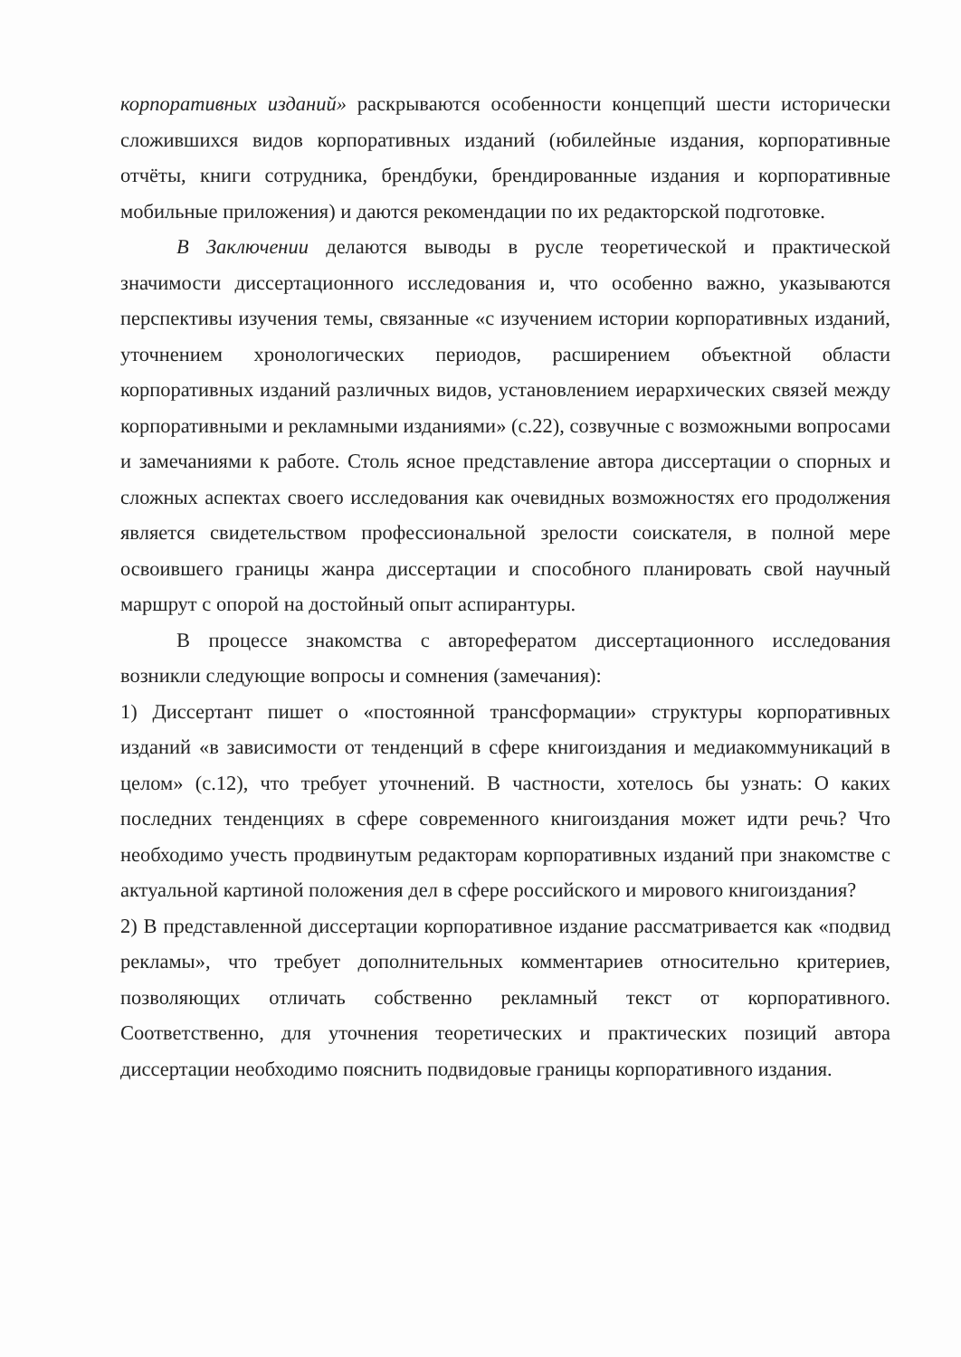корпоративных изданий» раскрываются особенности концепций шести исторически сложившихся видов корпоративных изданий (юбилейные издания, корпоративные отчёты, книги сотрудника, брендбуки, брендированные издания и корпоративные мобильные приложения) и даются рекомендации по их редакторской подготовке.
В Заключении делаются выводы в русле теоретической и практической значимости диссертационного исследования и, что особенно важно, указываются перспективы изучения темы, связанные «с изучением истории корпоративных изданий, уточнением хронологических периодов, расширением объектной области корпоративных изданий различных видов, установлением иерархических связей между корпоративными и рекламными изданиями» (с.22), созвучные с возможными вопросами и замечаниями к работе. Столь ясное представление автора диссертации о спорных и сложных аспектах своего исследования как очевидных возможностях его продолжения является свидетельством профессиональной зрелости соискателя, в полной мере освоившего границы жанра диссертации и способного планировать свой научный маршрут с опорой на достойный опыт аспирантуры.
В процессе знакомства с авторефератом диссертационного исследования возникли следующие вопросы и сомнения (замечания):
1) Диссертант пишет о «постоянной трансформации» структуры корпоративных изданий «в зависимости от тенденций в сфере книгоиздания и медиакоммуникаций в целом» (с.12), что требует уточнений. В частности, хотелось бы узнать: О каких последних тенденциях в сфере современного книгоиздания может идти речь? Что необходимо учесть продвинутым редакторам корпоративных изданий при знакомстве с актуальной картиной положения дел в сфере российского и мирового книгоиздания?
2) В представленной диссертации корпоративное издание рассматривается как «подвид рекламы», что требует дополнительных комментариев относительно критериев, позволяющих отличать собственно рекламный текст от корпоративного. Соответственно, для уточнения теоретических и практических позиций автора диссертации необходимо пояснить подвидовые границы корпоративного издания.